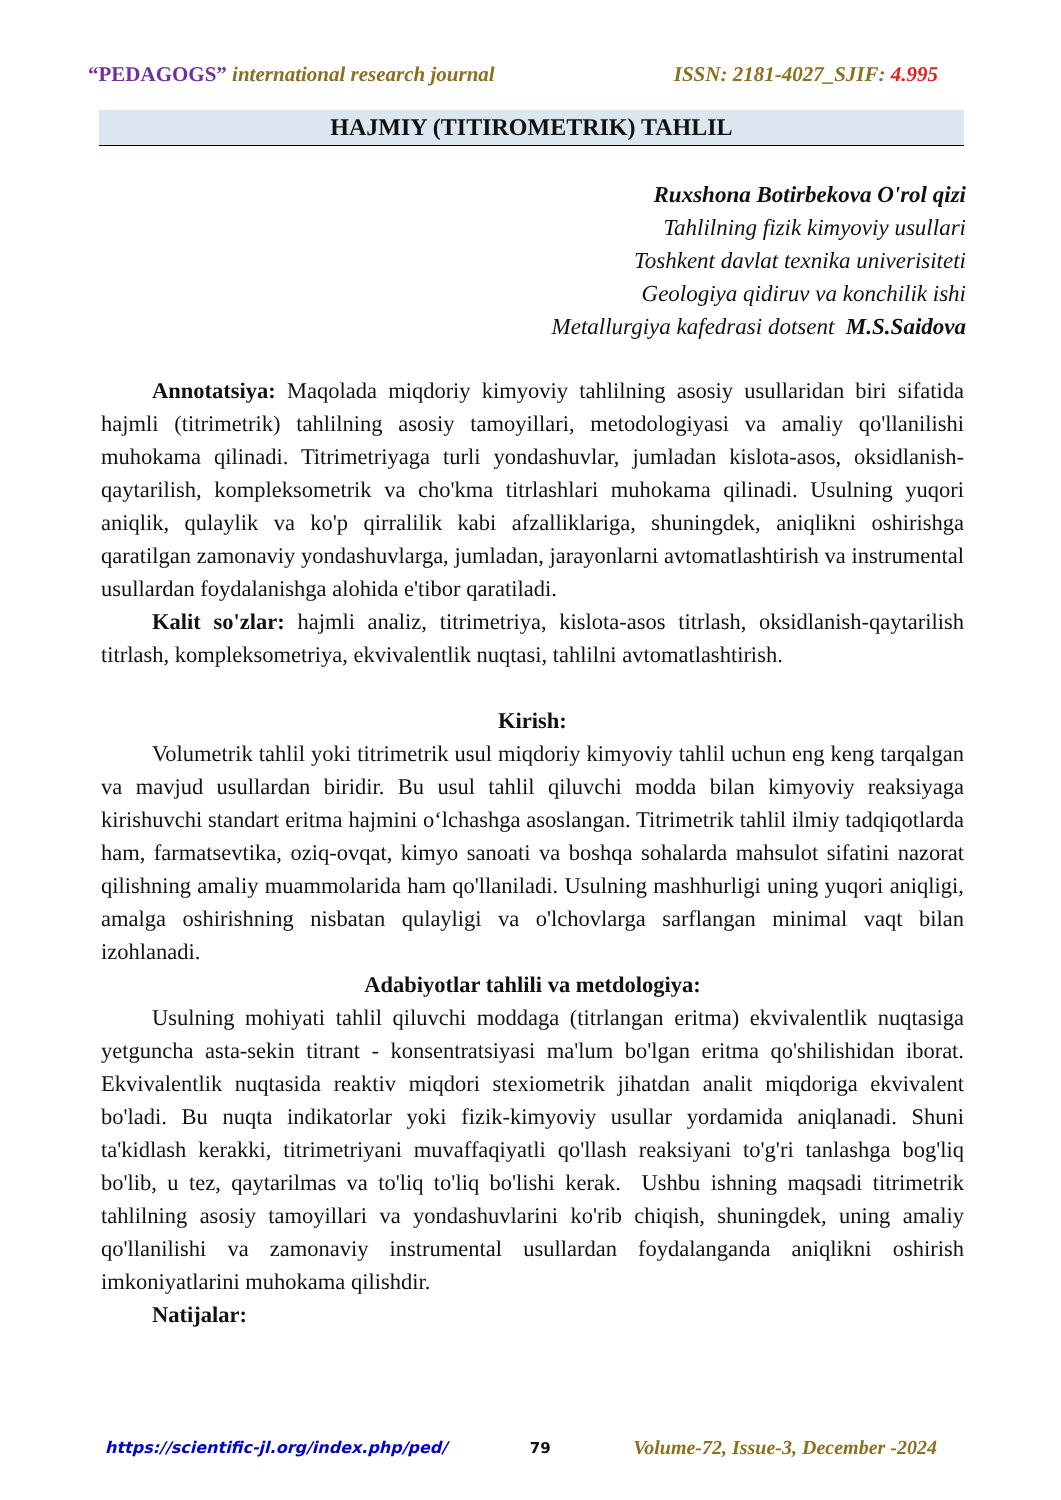“PEDAGOGS” international research journal ISSN: 2181-4027_SJIF: 4.995
HAJMIY (TITIROMETRIK) TAHLIL
Ruxshona Botirbekova O'rol qizi
Tahlilning fizik kimyoviy usullari
Toshkent davlat texnika univerisiteti
Geologiya qidiruv va konchilik ishi
Metallurgiya kafedrasi dotsent M.S.Saidova
Annotatsiya: Maqolada miqdoriy kimyoviy tahlilning asosiy usullaridan biri sifatida hajmli (titrimetrik) tahlilning asosiy tamoyillari, metodologiyasi va amaliy qo'llanilishi muhokama qilinadi. Titrimetriyaga turli yondashuvlar, jumladan kislota-asos, oksidlanish-qaytarilish, kompleksometrik va cho'kma titrlashlari muhokama qilinadi. Usulning yuqori aniqlik, qulaylik va ko'p qirralilik kabi afzalliklariga, shuningdek, aniqlikni oshirishga qaratilgan zamonaviy yondashuvlarga, jumladan, jarayonlarni avtomatlashtirish va instrumental usullardan foydalanishga alohida e'tibor qaratiladi.
Kalit so'zlar: hajmli analiz, titrimetriya, kislota-asos titrlash, oksidlanish-qaytarilish titrlash, kompleksometriya, ekvivalentlik nuqtasi, tahlilni avtomatlashtirish.
Kirish:
Volumetrik tahlil yoki titrimetrik usul miqdoriy kimyoviy tahlil uchun eng keng tarqalgan va mavjud usullardan biridir. Bu usul tahlil qiluvchi modda bilan kimyoviy reaksiyaga kirishuvchi standart eritma hajmini o‘lchashga asoslangan. Titrimetrik tahlil ilmiy tadqiqotlarda ham, farmatsevtika, oziq-ovqat, kimyo sanoati va boshqa sohalarda mahsulot sifatini nazorat qilishning amaliy muammolarida ham qo'llaniladi. Usulning mashhurligi uning yuqori aniqligi, amalga oshirishning nisbatan qulayligi va o'lchovlarga sarflangan minimal vaqt bilan izohlanadi.
Adabiyotlar tahlili va metdologiya:
Usulning mohiyati tahlil qiluvchi moddaga (titrlangan eritma) ekvivalentlik nuqtasiga yetguncha asta-sekin titrant - konsentratsiyasi ma'lum bo'lgan eritma qo'shilishidan iborat. Ekvivalentlik nuqtasida reaktiv miqdori stexiometrik jihatdan analit miqdoriga ekvivalent bo'ladi. Bu nuqta indikatorlar yoki fizik-kimyoviy usullar yordamida aniqlanadi. Shuni ta'kidlash kerakki, titrimetriyani muvaffaqiyatli qo'llash reaksiyani to'g'ri tanlashga bog'liq bo'lib, u tez, qaytarilmas va to'liq to'liq bo'lishi kerak. Ushbu ishning maqsadi titrimetrik tahlilning asosiy tamoyillari va yondashuvlarini ko'rib chiqish, shuningdek, uning amaliy qo'llanilishi va zamonaviy instrumental usullardan foydalanganda aniqlikni oshirish imkoniyatlarini muhokama qilishdir.
Natijalar:
https://scientific-jl.org/index.php/ped/ 79 Volume-72, Issue-3, December -2024